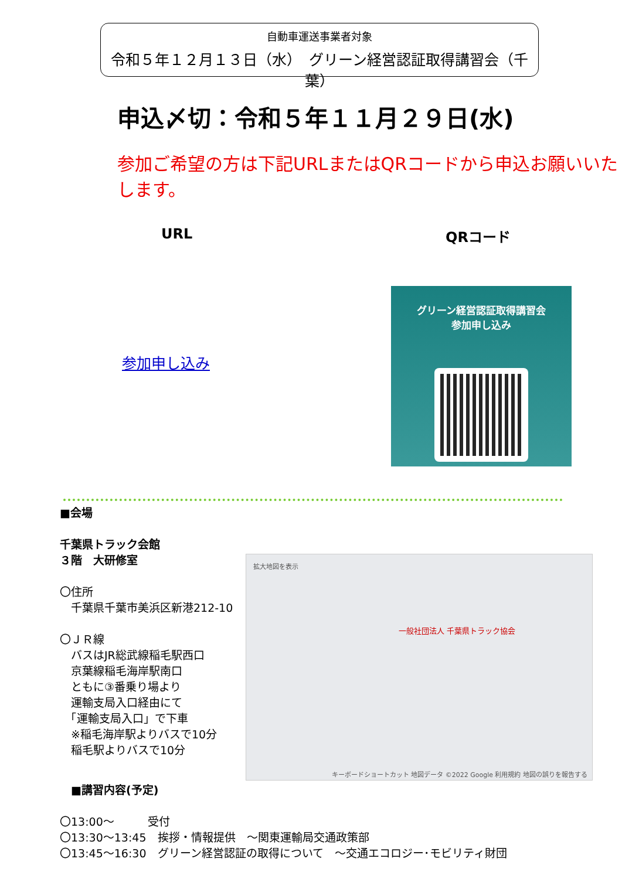自動車運送事業者対象
令和５年１２月１３日（水）　グリーン経営認証取得講習会（千葉）
申込〆切：令和５年１１月２９日(水)
参加ご希望の方は下記URLまたはQRコードから申込お願いいたします。
URL QRコード
参加申し込み
グリーン経営認証取得講習会
参加申し込み
■会場
千葉県トラック会館
３階　大研修室
〇住所
　千葉県千葉市美浜区新港212-10
〇ＪＲ線
　バスはJR総武線稲毛駅西口
　京葉線稲毛海岸駅南口
　ともに③番乗り場より
　運輸支局入口経由にて
　「運輸支局入口」で下車
　※稲毛海岸駅よりバスで10分
　稲毛駅よりバスで10分
拡大地図を表示
一般社団法人 千葉県トラック協会
キーボードショートカット 地図データ ©2022 Google 利用規約 地図の誤りを報告する
　■講習内容(予定)
〇13:00～　　　受付
〇13:30～13:45　挨拶・情報提供　～関東運輸局交通政策部
〇13:45～16:30　グリーン経営認証の取得について　～交通エコロジー･モビリティ財団